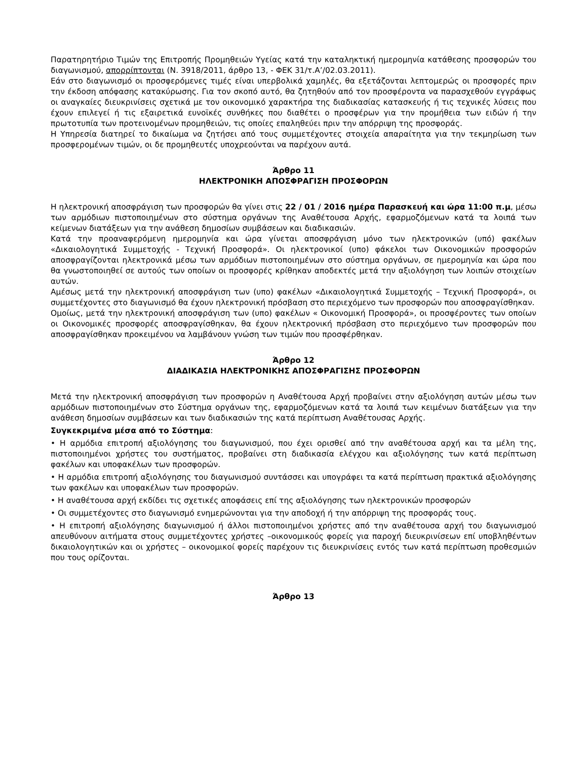Παρατηρητήριο Τιμών της Επιτροπής Προμηθειών Υγείας κατά την καταληκτική ημερομηνία κατάθεσης προσφορών του διαγωνισμού, απορρίπτονται (Ν. 3918/2011, άρθρο 13, - ΦΕΚ 31/τ.Α’/02.03.2011).
Εάν στο διαγωνισμό οι προσφερόμενες τιμές είναι υπερβολικά χαμηλές, θα εξετάζονται λεπτομερώς οι προσφορές πριν την έκδοση απόφασης κατακύρωσης. Για τον σκοπό αυτό, θα ζητηθούν από τον προσφέροντα να παρασχεθούν εγγράφως οι αναγκαίες διευκρινίσεις σχετικά με τον οικονομικό χαρακτήρα της διαδικασίας κατασκευής ή τις τεχνικές λύσεις που έχουν επιλεγεί ή τις εξαιρετικά ευνοϊκές συνθήκες που διαθέτει ο προσφέρων για την προμήθεια των ειδών ή την πρωτοτυπία των προτεινομένων προμηθειών, τις οποίες επαληθεύει πριν την απόρριψη της προσφοράς.
Η Υπηρεσία διατηρεί το δικαίωμα να ζητήσει από τους συμμετέχοντες στοιχεία απαραίτητα για την τεκμηρίωση των προσφερομένων τιμών, οι δε προμηθευτές υποχρεούνται να παρέχουν αυτά.
Άρθρο 11
ΗΛΕΚΤΡΟΝΙΚΗ ΑΠΟΣΦΡΑΓΙΣΗ ΠΡΟΣΦΟΡΩΝ
Η ηλεκτρονική αποσφράγιση των προσφορών θα γίνει στις 22 / 01 / 2016 ημέρα Παρασκευή και ώρα 11:00 π.μ, μέσω των αρμόδιων πιστοποιημένων στο σύστημα οργάνων της Αναθέτουσα Αρχής, εφαρμοζόμενων κατά τα λοιπά των κείμενων διατάξεων για την ανάθεση δημοσίων συμβάσεων και διαδικασιών.
Κατά την προαναφερόμενη ημερομηνία και ώρα γίνεται αποσφράγιση μόνο των ηλεκτρονικών (υπό) φακέλων «Δικαιολογητικά Συμμετοχής - Τεχνική Προσφορά». Οι ηλεκτρονικοί (υπο) φάκελοι των Οικονομικών προσφορών αποσφραγίζονται ηλεκτρονικά μέσω των αρμόδιων πιστοποιημένων στο σύστημα οργάνων, σε ημερομηνία και ώρα που θα γνωστοποιηθεί σε αυτούς των οποίων οι προσφορές κρίθηκαν αποδεκτές μετά την αξιολόγηση των λοιπών στοιχείων αυτών.
Αμέσως μετά την ηλεκτρονική αποσφράγιση των (υπο) φακέλων «Δικαιολογητικά Συμμετοχής – Τεχνική Προσφορά», οι συμμετέχοντες στο διαγωνισμό θα έχουν ηλεκτρονική πρόσβαση στο περιεχόμενο των προσφορών που αποσφραγίσθηκαν.
Ομοίως, μετά την ηλεκτρονική αποσφράγιση των (υπο) φακέλων « Οικονομική Προσφορά», οι προσφέροντες των οποίων οι Οικονομικές προσφορές αποσφραγίσθηκαν, θα έχουν ηλεκτρονική πρόσβαση στο περιεχόμενο των προσφορών που αποσφραγίσθηκαν προκειμένου να λαμβάνουν γνώση των τιμών που προσφέρθηκαν.
Άρθρο 12
ΔΙΑΔΙΚΑΣΙΑ ΗΛΕΚΤΡΟΝΙΚΗΣ ΑΠΟΣΦΡΑΓΙΣΗΣ ΠΡΟΣΦΟΡΩΝ
Μετά την ηλεκτρονική αποσφράγιση των προσφορών η Αναθέτουσα Αρχή προβαίνει στην αξιολόγηση αυτών μέσω των αρμόδιων πιστοποιημένων στο Σύστημα οργάνων της, εφαρμοζόμενων κατά τα λοιπά των κειμένων διατάξεων για την ανάθεση δημοσίων συμβάσεων και των διαδικασιών της κατά περίπτωση Αναθέτουσας Αρχής.
Συγκεκριμένα μέσα από το Σύστημα:
• Η αρμόδια επιτροπή αξιολόγησης του διαγωνισμού, που έχει ορισθεί από την αναθέτουσα αρχή και τα μέλη της, πιστοποιημένοι χρήστες του συστήματος, προβαίνει στη διαδικασία ελέγχου και αξιολόγησης των κατά περίπτωση φακέλων και υποφακέλων των προσφορών.
• Η αρμόδια επιτροπή αξιολόγησης του διαγωνισμού συντάσσει και υπογράφει τα κατά περίπτωση πρακτικά αξιολόγησης των φακέλων και υποφακέλων των προσφορών.
• Η αναθέτουσα αρχή εκδίδει τις σχετικές αποφάσεις επί της αξιολόγησης των ηλεκτρονικών προσφορών
• Οι συμμετέχοντες στο διαγωνισμό ενημερώνονται για την αποδοχή ή την απόρριψη της προσφοράς τους.
• Η επιτροπή αξιολόγησης διαγωνισμού ή άλλοι πιστοποιημένοι χρήστες από την αναθέτουσα αρχή του διαγωνισμού απευθύνουν αιτήματα στους συμμετέχοντες χρήστες –οικονομικούς φορείς για παροχή διευκρινίσεων επί υποβληθέντων δικαιολογητικών και οι χρήστες – οικονομικοί φορείς παρέχουν τις διευκρινίσεις εντός των κατά περίπτωση προθεσμιών που τους ορίζονται.
Άρθρο 13